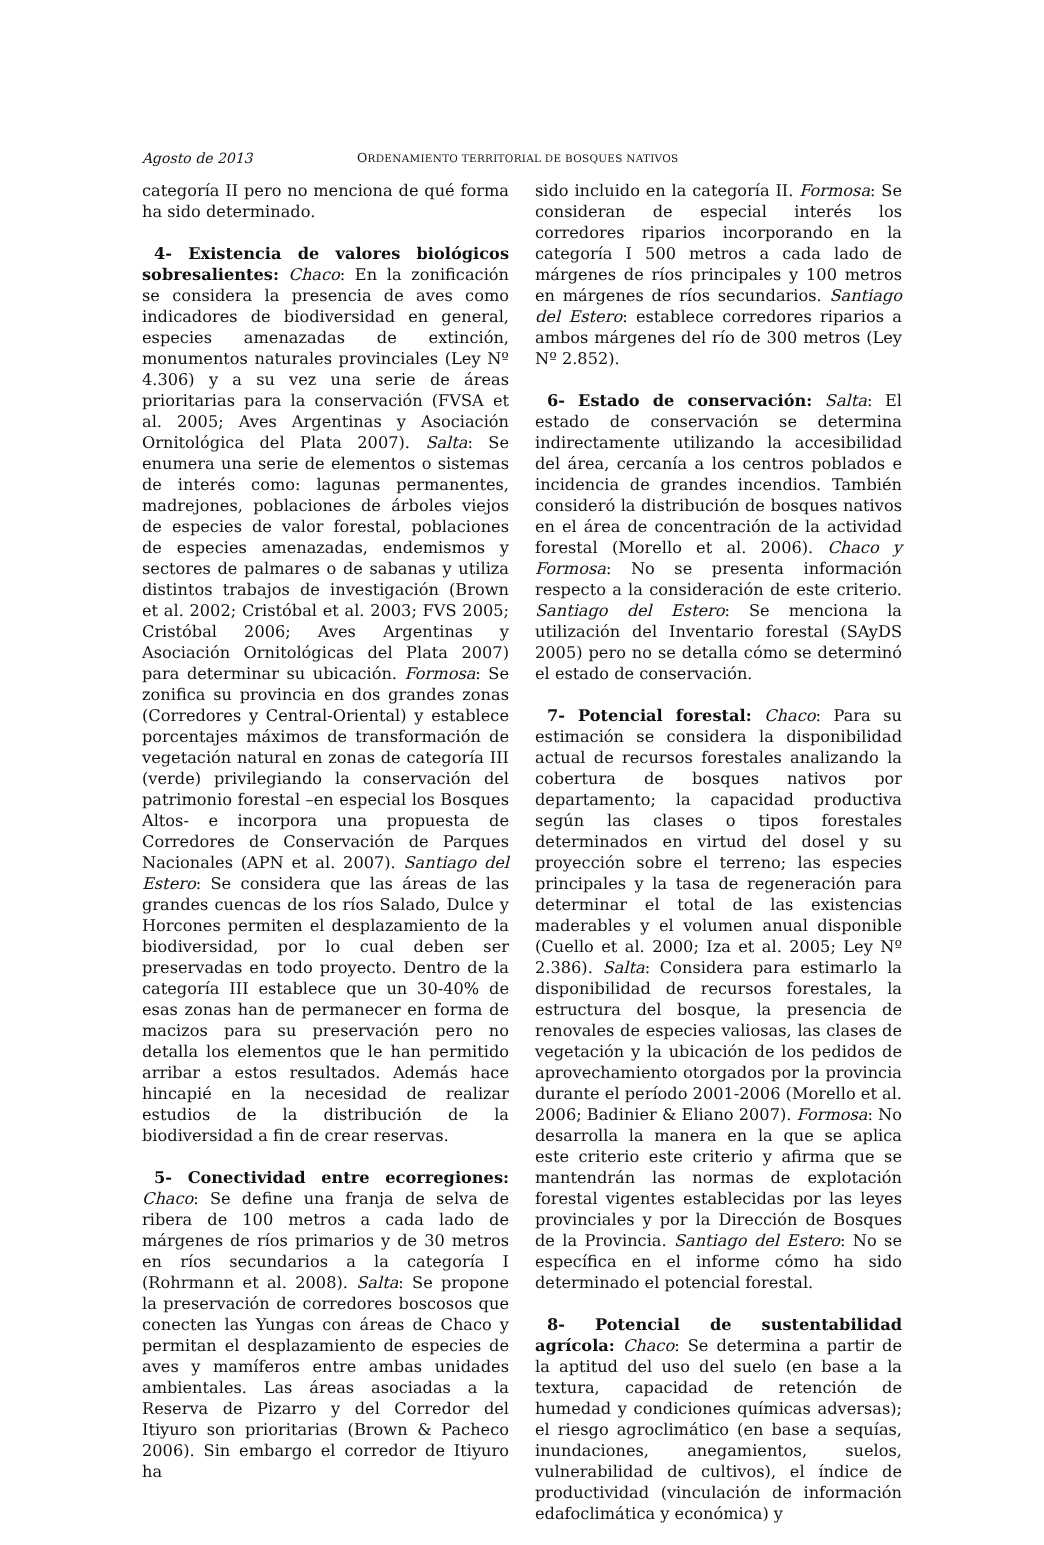Agosto de 2013 ORDENAMIENTO TERRITORIAL DE BOSQUES NATIVOS
categoría II pero no menciona de qué forma ha sido determinado.
4- Existencia de valores biológicos sobresalientes: Chaco: En la zonificación se considera la presencia de aves como indicadores de biodiversidad en general, especies amenazadas de extinción, monumentos naturales provinciales (Ley Nº 4.306) y a su vez una serie de áreas prioritarias para la conservación (FVSA et al. 2005; Aves Argentinas y Asociación Ornitológica del Plata 2007). Salta: Se enumera una serie de elementos o sistemas de interés como: lagunas permanentes, madrejones, poblaciones de árboles viejos de especies de valor forestal, poblaciones de especies amenazadas, endemismos y sectores de palmares o de sabanas y utiliza distintos trabajos de investigación (Brown et al. 2002; Cristóbal et al. 2003; FVS 2005; Cristóbal 2006; Aves Argentinas y Asociación Ornitológicas del Plata 2007) para determinar su ubicación. Formosa: Se zonifica su provincia en dos grandes zonas (Corredores y Central-Oriental) y establece porcentajes máximos de transformación de vegetación natural en zonas de categoría III (verde) privilegiando la conservación del patrimonio forestal –en especial los Bosques Altos- e incorpora una propuesta de Corredores de Conservación de Parques Nacionales (APN et al. 2007). Santiago del Estero: Se considera que las áreas de las grandes cuencas de los ríos Salado, Dulce y Horcones permiten el desplazamiento de la biodiversidad, por lo cual deben ser preservadas en todo proyecto. Dentro de la categoría III establece que un 30-40% de esas zonas han de permanecer en forma de macizos para su preservación pero no detalla los elementos que le han permitido arribar a estos resultados. Además hace hincapié en la necesidad de realizar estudios de la distribución de la biodiversidad a fin de crear reservas.
5- Conectividad entre ecorregiones: Chaco: Se define una franja de selva de ribera de 100 metros a cada lado de márgenes de ríos primarios y de 30 metros en ríos secundarios a la categoría I (Rohrmann et al. 2008). Salta: Se propone la preservación de corredores boscosos que conecten las Yungas con áreas de Chaco y permitan el desplazamiento de especies de aves y mamíferos entre ambas unidades ambientales. Las áreas asociadas a la Reserva de Pizarro y del Corredor del Itiyuro son prioritarias (Brown & Pacheco 2006). Sin embargo el corredor de Itiyuro ha
sido incluido en la categoría II. Formosa: Se consideran de especial interés los corredores riparios incorporando en la categoría I 500 metros a cada lado de márgenes de ríos principales y 100 metros en márgenes de ríos secundarios. Santiago del Estero: establece corredores riparios a ambos márgenes del río de 300 metros (Ley Nº 2.852).
6- Estado de conservación: Salta: El estado de conservación se determina indirectamente utilizando la accesibilidad del área, cercanía a los centros poblados e incidencia de grandes incendios. También consideró la distribución de bosques nativos en el área de concentración de la actividad forestal (Morello et al. 2006). Chaco y Formosa: No se presenta información respecto a la consideración de este criterio. Santiago del Estero: Se menciona la utilización del Inventario forestal (SAyDS 2005) pero no se detalla cómo se determinó el estado de conservación.
7- Potencial forestal: Chaco: Para su estimación se considera la disponibilidad actual de recursos forestales analizando la cobertura de bosques nativos por departamento; la capacidad productiva según las clases o tipos forestales determinados en virtud del dosel y su proyección sobre el terreno; las especies principales y la tasa de regeneración para determinar el total de las existencias maderables y el volumen anual disponible (Cuello et al. 2000; Iza et al. 2005; Ley Nº 2.386). Salta: Considera para estimarlo la disponibilidad de recursos forestales, la estructura del bosque, la presencia de renovales de especies valiosas, las clases de vegetación y la ubicación de los pedidos de aprovechamiento otorgados por la provincia durante el período 2001-2006 (Morello et al. 2006; Badinier & Eliano 2007). Formosa: No desarrolla la manera en la que se aplica este criterio este criterio y afirma que se mantendrán las normas de explotación forestal vigentes establecidas por las leyes provinciales y por la Dirección de Bosques de la Provincia. Santiago del Estero: No se específica en el informe cómo ha sido determinado el potencial forestal.
8- Potencial de sustentabilidad agrícola: Chaco: Se determina a partir de la aptitud del uso del suelo (en base a la textura, capacidad de retención de humedad y condiciones químicas adversas); el riesgo agroclimático (en base a sequías, inundaciones, anegamientos, suelos, vulnerabilidad de cultivos), el índice de productividad (vinculación de información edafoclimática y económica) y